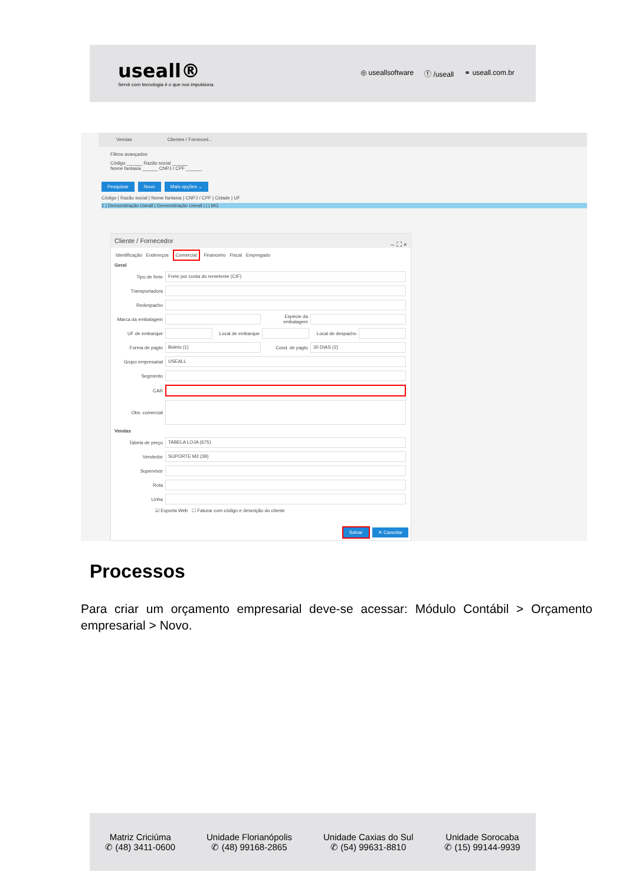useall®
Servir com tecnologia é o que nos impulsiona.
◎ useallsoftware ⓕ /useall ⚭ useall.com.br
Vendas Clientes / Forneced...
Filtros avançados
Código ______ Razão social ______
Nome fantasia ______ CNPJ / CPF ______
Pesquisar Novo Mais opções ⌄
Código | Razão social | Nome fantasia | CNPJ / CPF | Cidade | UF
1 | Demonstração Useall | Demonstração Useall | | | MG
Cliente / Fornecedor – ⛶ ×
Identificação Endereços Comercial Financeiro Fiscal Empregado
Geral
Tipo de frete
Frete por conta do remetente (CIF)
Transportadora
Redespacho
Marca da embalagem
Espécie da embalagem
UF de embarque
Local de embarque
Local de despacho
Forma de pagto
Boleto (1)
Cond. de pagto
30 DIAS (2)
Grupo empresarial
USEALL
Segmento
CAR
Obs. comercial
Vendas
Tabela de preço
TABELA LOJA (675)
Vendedor
SUPORTE M2 (39)
Supervisor
Rota
Linha
☑ Exporta Web ☐ Faturar com código e descrição do cliente
Salvar ✕ Cancelar
Processos
Para criar um orçamento empresarial deve-se acessar: Módulo Contábil > Orçamento empresarial > Novo.
Matriz Criciúma
✆ (48) 3411-0600
Unidade Florianópolis
✆ (48) 99168-2865
Unidade Caxias do Sul
✆ (54) 99631-8810
Unidade Sorocaba
✆ (15) 99144-9939